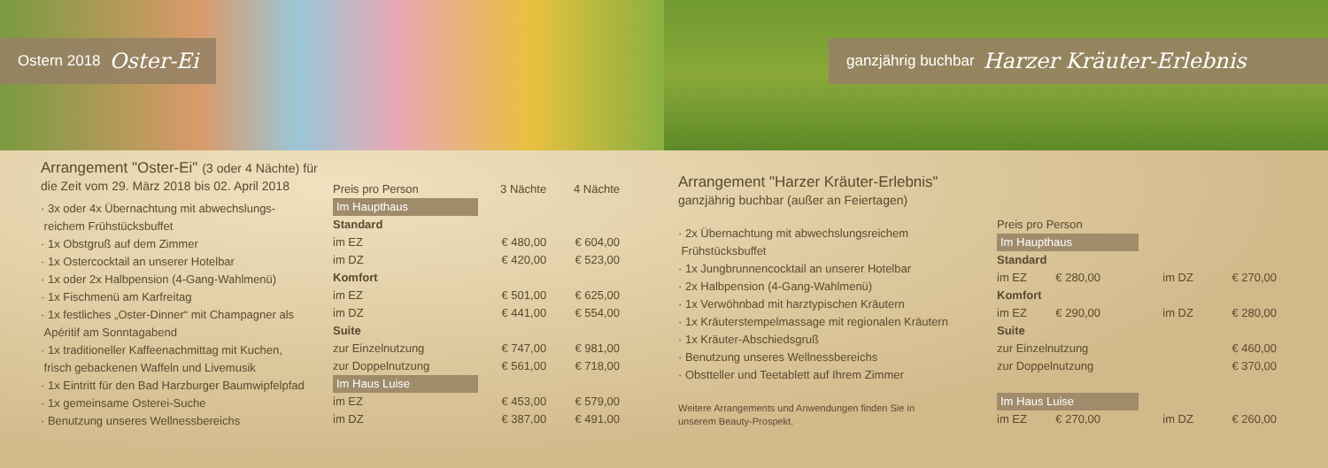Ostern 2018 Oster-Ei
ganzjährig buchbar Harzer Kräuter-Erlebnis
Arrangement "Oster-Ei" (3 oder 4 Nächte) für
die Zeit vom 29. März 2018 bis 02. April 2018
· 3x oder 4x Übernachtung mit abwechslungs-
reichem Frühstücksbuffet
· 1x Obstgruß auf dem Zimmer
· 1x Ostercocktail an unserer Hotelbar
· 1x oder 2x Halbpension (4-Gang-Wahlmenü)
· 1x Fischmenü am Karfreitag
· 1x festliches „Oster-Dinner“ mit Champagner als
Apéritif am Sonntagabend
· 1x traditioneller Kaffeenachmittag mit Kuchen,
frisch gebackenen Waffeln und Livemusik
· 1x Eintritt für den Bad Harzburger Baumwipfelpfad
· 1x gemeinsame Osterei-Suche
· Benutzung unseres Wellnessbereichs
| Preis pro Person | 3 Nächte | 4 Nächte |
| --- | --- | --- |
| Im Haupthaus | | |
| Standard | | |
| im EZ | € 480,00 | € 604,00 |
| im DZ | € 420,00 | € 523,00 |
| Komfort | | |
| im EZ | € 501,00 | € 625,00 |
| im DZ | € 441,00 | € 554,00 |
| Suite | | |
| zur Einzelnutzung | € 747,00 | € 981,00 |
| zur Doppelnutzung | € 561,00 | € 718,00 |
| Im Haus Luise | | |
| im EZ | € 453,00 | € 579,00 |
| im DZ | € 387,00 | € 491,00 |
Arrangement "Harzer Kräuter-Erlebnis"
ganzjährig buchbar (außer an Feiertagen)
· 2x Übernachtung mit abwechslungsreichem
Frühstücksbuffet
· 1x Jungbrunnencocktail an unserer Hotelbar
· 2x Halbpension (4-Gang-Wahlmenü)
· 1x Verwöhnbad mit harztypischen Kräutern
· 1x Kräuterstempelmassage mit regionalen Kräutern
· 1x Kräuter-Abschiedsgruß
· Benutzung unseres Wellnessbereichs
· Obstteller und Teetablett auf Ihrem Zimmer
Weitere Arrangements und Anwendungen finden Sie in
unserem Beauty-Prospekt.
| Preis pro Person | | | |
| --- | --- | --- | --- |
| Im Haupthaus | | | |
| Standard | | | |
| im EZ | € 280,00 | im DZ | € 270,00 |
| Komfort | | | |
| im EZ | € 290,00 | im DZ | € 280,00 |
| Suite | | | |
| zur Einzelnutzung | | | € 460,00 |
| zur Doppelnutzung | | | € 370,00 |
| Im Haus Luise | | | |
| im EZ | € 270,00 | im DZ | € 260,00 |